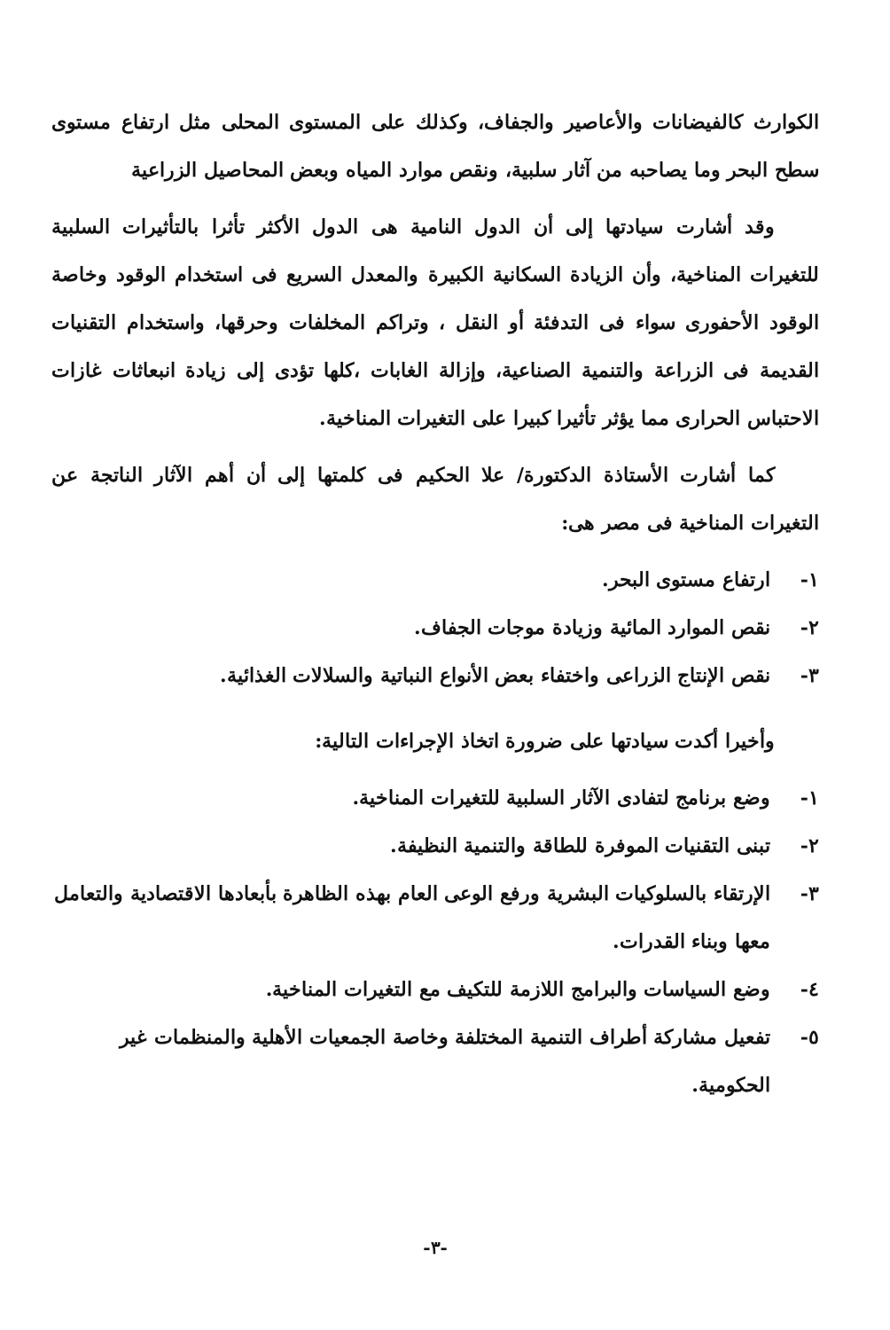الكوارث كالفيضانات والأعاصير والجفاف، وكذلك على المستوى المحلى مثل ارتفاع مستوى سطح البحر وما يصاحبه من آثار سلبية، ونقص موارد المياه وبعض المحاصيل الزراعية
وقد أشارت سيادتها إلى أن الدول النامية هى الدول الأكثر تأثرا بالتأثيرات السلبية للتغيرات المناخية، وأن الزيادة السكانية الكبيرة والمعدل السريع فى استخدام الوقود وخاصة الوقود الأحفورى سواء فى التدفئة أو النقل ، وتراكم المخلفات وحرقها، واستخدام التقنيات القديمة فى الزراعة والتنمية الصناعية، وإزالة الغابات ،كلها تؤدى إلى زيادة انبعاثات غازات الاحتباس الحرارى مما يؤثر تأثيرا كبيرا على التغيرات المناخية.
كما أشارت الأستاذة الدكتورة/ علا الحكيم فى كلمتها إلى أن أهم الآثار الناتجة عن التغيرات المناخية فى مصر هى:
١- ارتفاع مستوى البحر.
٢- نقص الموارد المائية وزيادة موجات الجفاف.
٣- نقص الإنتاج الزراعى واختفاء بعض الأنواع النباتية والسلالات الغذائية.
وأخيرا أكدت سيادتها على ضرورة اتخاذ الإجراءات التالية:
١- وضع برنامج لتفادى الآثار السلبية للتغيرات المناخية.
٢- تبنى التقنيات الموفرة للطاقة والتنمية النظيفة.
٣- الإرتقاء بالسلوكيات البشرية ورفع الوعى العام بهذه الظاهرة بأبعادها الاقتصادية والتعامل معها وبناء القدرات.
٤- وضع السياسات والبرامج اللازمة للتكيف مع التغيرات المناخية.
٥- تفعيل مشاركة أطراف التنمية المختلفة وخاصة الجمعيات الأهلية والمنظمات غير الحكومية.
-٣-